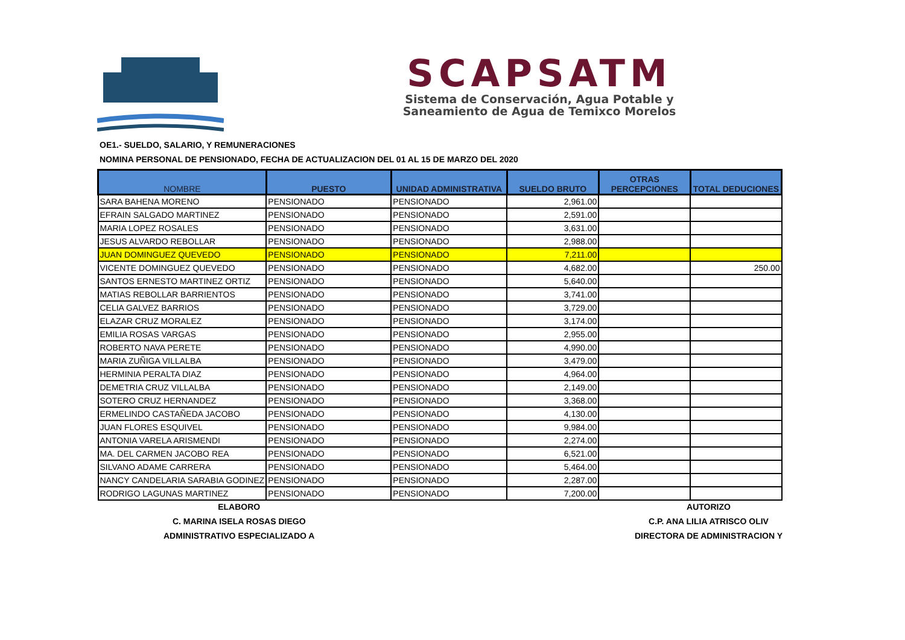SCAPSATM
Sistema de Conservación, Agua Potable y
Saneamiento de Agua de Temixco Morelos
OE1.- SUELDO, SALARIO, Y REMUNERACIONES
NOMINA PERSONAL DE PENSIONADO, FECHA DE ACTUALIZACION DEL 01 AL 15 DE MARZO DEL 2020
| NOMBRE | PUESTO | UNIDAD ADMINISTRATIVA | SUELDO BRUTO | OTRAS PERCEPCIONES | TOTAL DEDUCIONES |
| --- | --- | --- | --- | --- | --- |
| SARA BAHENA MORENO | PENSIONADO | PENSIONADO | 2,961.00 | | |
| EFRAIN SALGADO MARTINEZ | PENSIONADO | PENSIONADO | 2,591.00 | | |
| MARIA LOPEZ ROSALES | PENSIONADO | PENSIONADO | 3,631.00 | | |
| JESUS ALVARDO REBOLLAR | PENSIONADO | PENSIONADO | 2,988.00 | | |
| JUAN DOMINGUEZ QUEVEDO | PENSIONADO | PENSIONADO | 7,211.00 | | |
| VICENTE DOMINGUEZ QUEVEDO | PENSIONADO | PENSIONADO | 4,682.00 | | 250.00 |
| SANTOS ERNESTO MARTINEZ ORTIZ | PENSIONADO | PENSIONADO | 5,640.00 | | |
| MATIAS REBOLLAR BARRIENTOS | PENSIONADO | PENSIONADO | 3,741.00 | | |
| CELIA GALVEZ BARRIOS | PENSIONADO | PENSIONADO | 3,729.00 | | |
| ELAZAR CRUZ MORALEZ | PENSIONADO | PENSIONADO | 3,174.00 | | |
| EMILIA ROSAS VARGAS | PENSIONADO | PENSIONADO | 2,955.00 | | |
| ROBERTO NAVA PERETE | PENSIONADO | PENSIONADO | 4,990.00 | | |
| MARIA ZUÑIGA VILLALBA | PENSIONADO | PENSIONADO | 3,479.00 | | |
| HERMINIA PERALTA DIAZ | PENSIONADO | PENSIONADO | 4,964.00 | | |
| DEMETRIA CRUZ VILLALBA | PENSIONADO | PENSIONADO | 2,149.00 | | |
| SOTERO CRUZ HERNANDEZ | PENSIONADO | PENSIONADO | 3,368.00 | | |
| ERMELINDO CASTAÑEDA JACOBO | PENSIONADO | PENSIONADO | 4,130.00 | | |
| JUAN FLORES ESQUIVEL | PENSIONADO | PENSIONADO | 9,984.00 | | |
| ANTONIA VARELA ARISMENDI | PENSIONADO | PENSIONADO | 2,274.00 | | |
| MA. DEL CARMEN JACOBO REA | PENSIONADO | PENSIONADO | 6,521.00 | | |
| SILVANO ADAME CARRERA | PENSIONADO | PENSIONADO | 5,464.00 | | |
| NANCY CANDELARIA SARABIA GODINEZ | PENSIONADO | PENSIONADO | 2,287.00 | | |
| RODRIGO LAGUNAS MARTINEZ | PENSIONADO | PENSIONADO | 7,200.00 | | |
ELABORO
C. MARINA ISELA ROSAS DIEGO
ADMINISTRATIVO ESPECIALIZADO A
AUTORIZO
C.P. ANA LILIA ATRISCO OLIV
DIRECTORA DE ADMINISTRACION Y